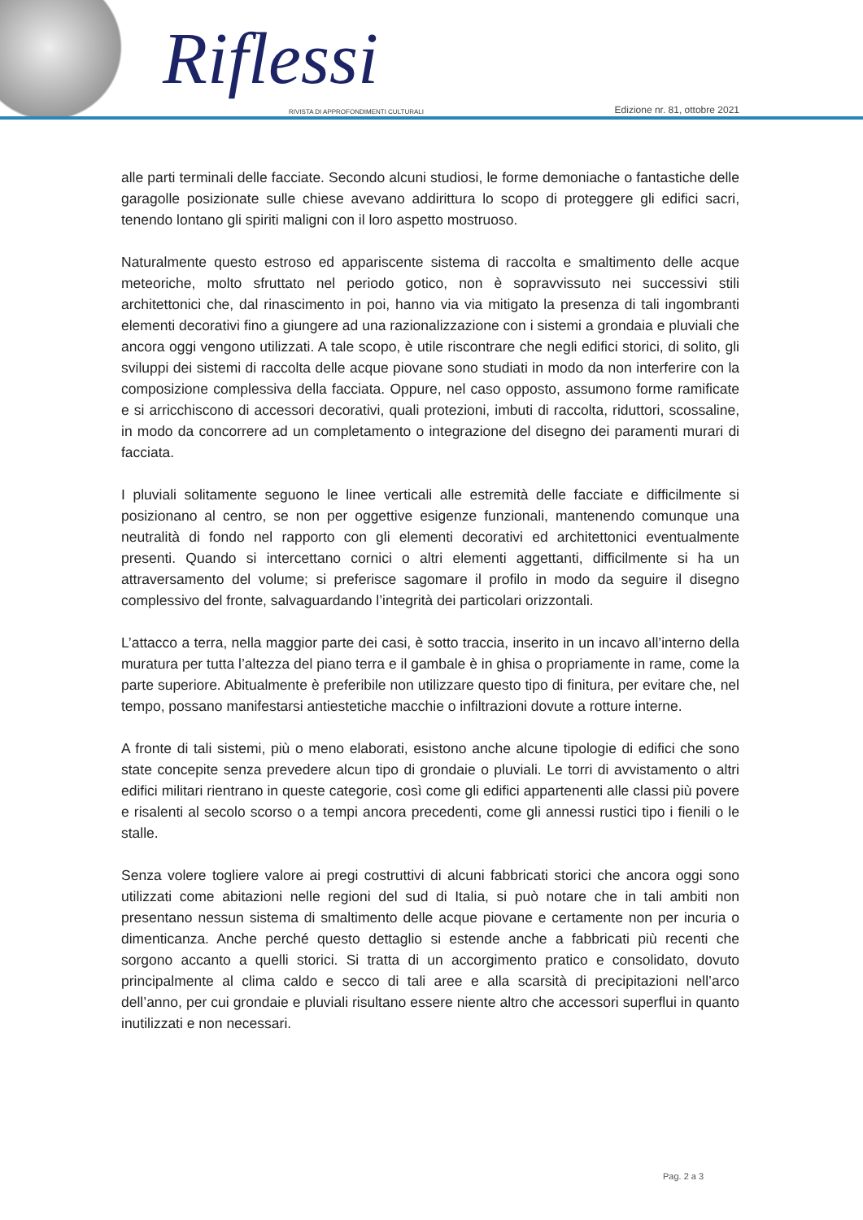Riflessi
RIVISTA DI APPROFONDIMENTI CULTURALI
Edizione nr. 81, ottobre 2021
alle parti terminali delle facciate. Secondo alcuni studiosi, le forme demoniache o fantastiche delle garagolle posizionate sulle chiese avevano addirittura lo scopo di proteggere gli edifici sacri, tenendo lontano gli spiriti maligni con il loro aspetto mostruoso.
Naturalmente questo estroso ed appariscente sistema di raccolta e smaltimento delle acque meteoriche, molto sfruttato nel periodo gotico, non è sopravvissuto nei successivi stili architettonici che, dal rinascimento in poi, hanno via via mitigato la presenza di tali ingombranti elementi decorativi fino a giungere ad una razionalizzazione con i sistemi a grondaia e pluviali che ancora oggi vengono utilizzati. A tale scopo, è utile riscontrare che negli edifici storici, di solito, gli sviluppi dei sistemi di raccolta delle acque piovane sono studiati in modo da non interferire con la composizione complessiva della facciata. Oppure, nel caso opposto, assumono forme ramificate e si arricchiscono di accessori decorativi, quali protezioni, imbuti di raccolta, riduttori, scossaline, in modo da concorrere ad un completamento o integrazione del disegno dei paramenti murari di facciata.
I pluviali solitamente seguono le linee verticali alle estremità delle facciate e difficilmente si posizionano al centro, se non per oggettive esigenze funzionali, mantenendo comunque una neutralità di fondo nel rapporto con gli elementi decorativi ed architettonici eventualmente presenti. Quando si intercettano cornici o altri elementi aggettanti, difficilmente si ha un attraversamento del volume; si preferisce sagomare il profilo in modo da seguire il disegno complessivo del fronte, salvaguardando l’integrità dei particolari orizzontali.
L’attacco a terra, nella maggior parte dei casi, è sotto traccia, inserito in un incavo all’interno della muratura per tutta l’altezza del piano terra e il gambale è in ghisa o propriamente in rame, come la parte superiore. Abitualmente è preferibile non utilizzare questo tipo di finitura, per evitare che, nel tempo, possano manifestarsi antiestetiche macchie o infiltrazioni dovute a rotture interne.
A fronte di tali sistemi, più o meno elaborati, esistono anche alcune tipologie di edifici che sono state concepite senza prevedere alcun tipo di grondaie o pluviali. Le torri di avvistamento o altri edifici militari rientrano in queste categorie, così come gli edifici appartenenti alle classi più povere e risalenti al secolo scorso o a tempi ancora precedenti, come gli annessi rustici tipo i fienili o le stalle.
Senza volere togliere valore ai pregi costruttivi di alcuni fabbricati storici che ancora oggi sono utilizzati come abitazioni nelle regioni del sud di Italia, si può notare che in tali ambiti non presentano nessun sistema di smaltimento delle acque piovane e certamente non per incuria o dimenticanza. Anche perché questo dettaglio si estende anche a fabbricati più recenti che sorgono accanto a quelli storici. Si tratta di un accorgimento pratico e consolidato, dovuto principalmente al clima caldo e secco di tali aree e alla scarsità di precipitazioni nell’arco dell’anno, per cui grondaie e pluviali risultano essere niente altro che accessori superflui in quanto inutilizzati e non necessari.
Pag. 2 a 3